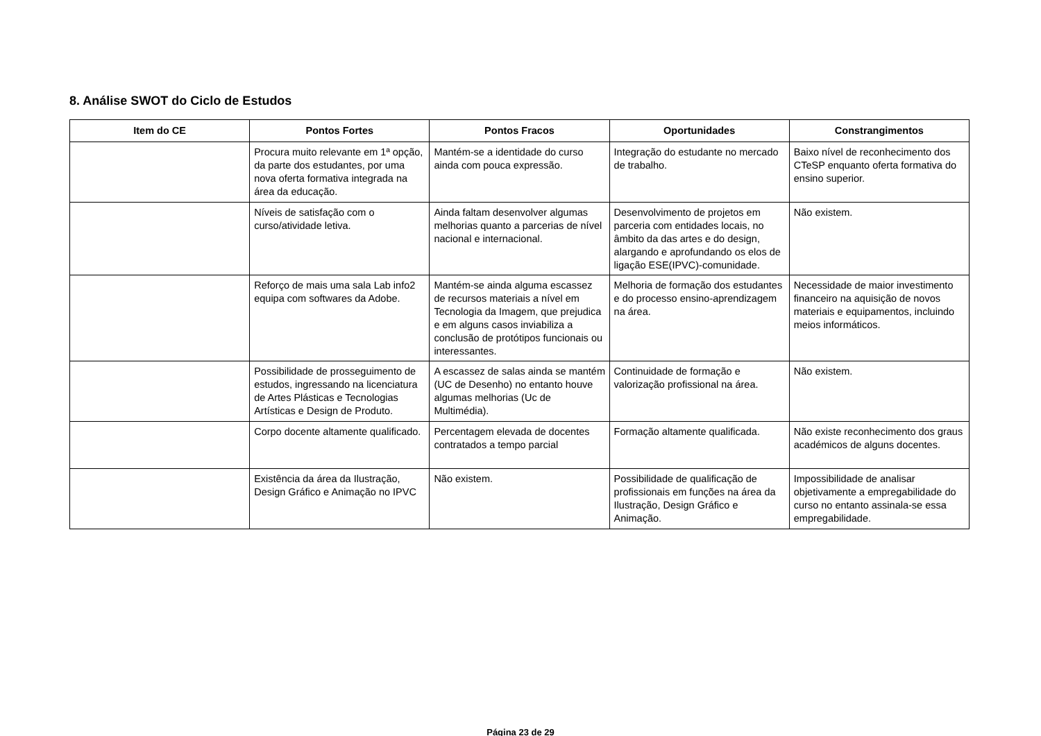8. Análise SWOT do Ciclo de Estudos
| Item do CE | Pontos Fortes | Pontos Fracos | Oportunidades | Constrangimentos |
| --- | --- | --- | --- | --- |
| | Procura muito relevante em 1ª opção, da parte dos estudantes, por uma nova oferta formativa integrada na área da educação. | Mantém-se a identidade do curso ainda com pouca expressão. | Integração do estudante no mercado de trabalho. | Baixo nível de reconhecimento dos CTeSP enquanto oferta formativa do ensino superior. |
| | Níveis de satisfação com o curso/atividade letiva. | Ainda faltam desenvolver algumas melhorias quanto a parcerias de nível nacional e internacional. | Desenvolvimento de projetos em parceria com entidades locais, no âmbito da das artes e do design, alargando e aprofundando os elos de ligação ESE(IPVC)-comunidade. | Não existem. |
| | Reforço de mais uma sala Lab info2 equipa com softwares da Adobe. | Mantém-se ainda alguma escassez de recursos materiais a nível em Tecnologia da Imagem, que prejudica e em alguns casos inviabiliza a conclusão de protótipos funcionais ou interessantes. | Melhoria de formação dos estudantes e do processo ensino-aprendizagem na área. | Necessidade de maior investimento financeiro na aquisição de novos materiais e equipamentos, incluindo meios informáticos. |
| | Possibilidade de prosseguimento de estudos, ingressando na licenciatura de Artes Plásticas e Tecnologias Artísticas e Design de Produto. | A escassez de salas ainda se mantém (UC de Desenho) no entanto houve algumas melhorias (Uc de Multimédia). | Continuidade de formação e valorização profissional na área. | Não existem. |
| | Corpo docente altamente qualificado. | Percentagem elevada de docentes contratados a tempo parcial | Formação altamente qualificada. | Não existe reconhecimento dos graus académicos de alguns docentes. |
| | Existência da área da Ilustração, Design Gráfico e Animação no IPVC | Não existem. | Possibilidade de qualificação de profissionais em funções na área da Ilustração, Design Gráfico e Animação. | Impossibilidade de analisar objetivamente a empregabilidade do curso no entanto assinala-se essa empregabilidade. |
Página 23 de 29